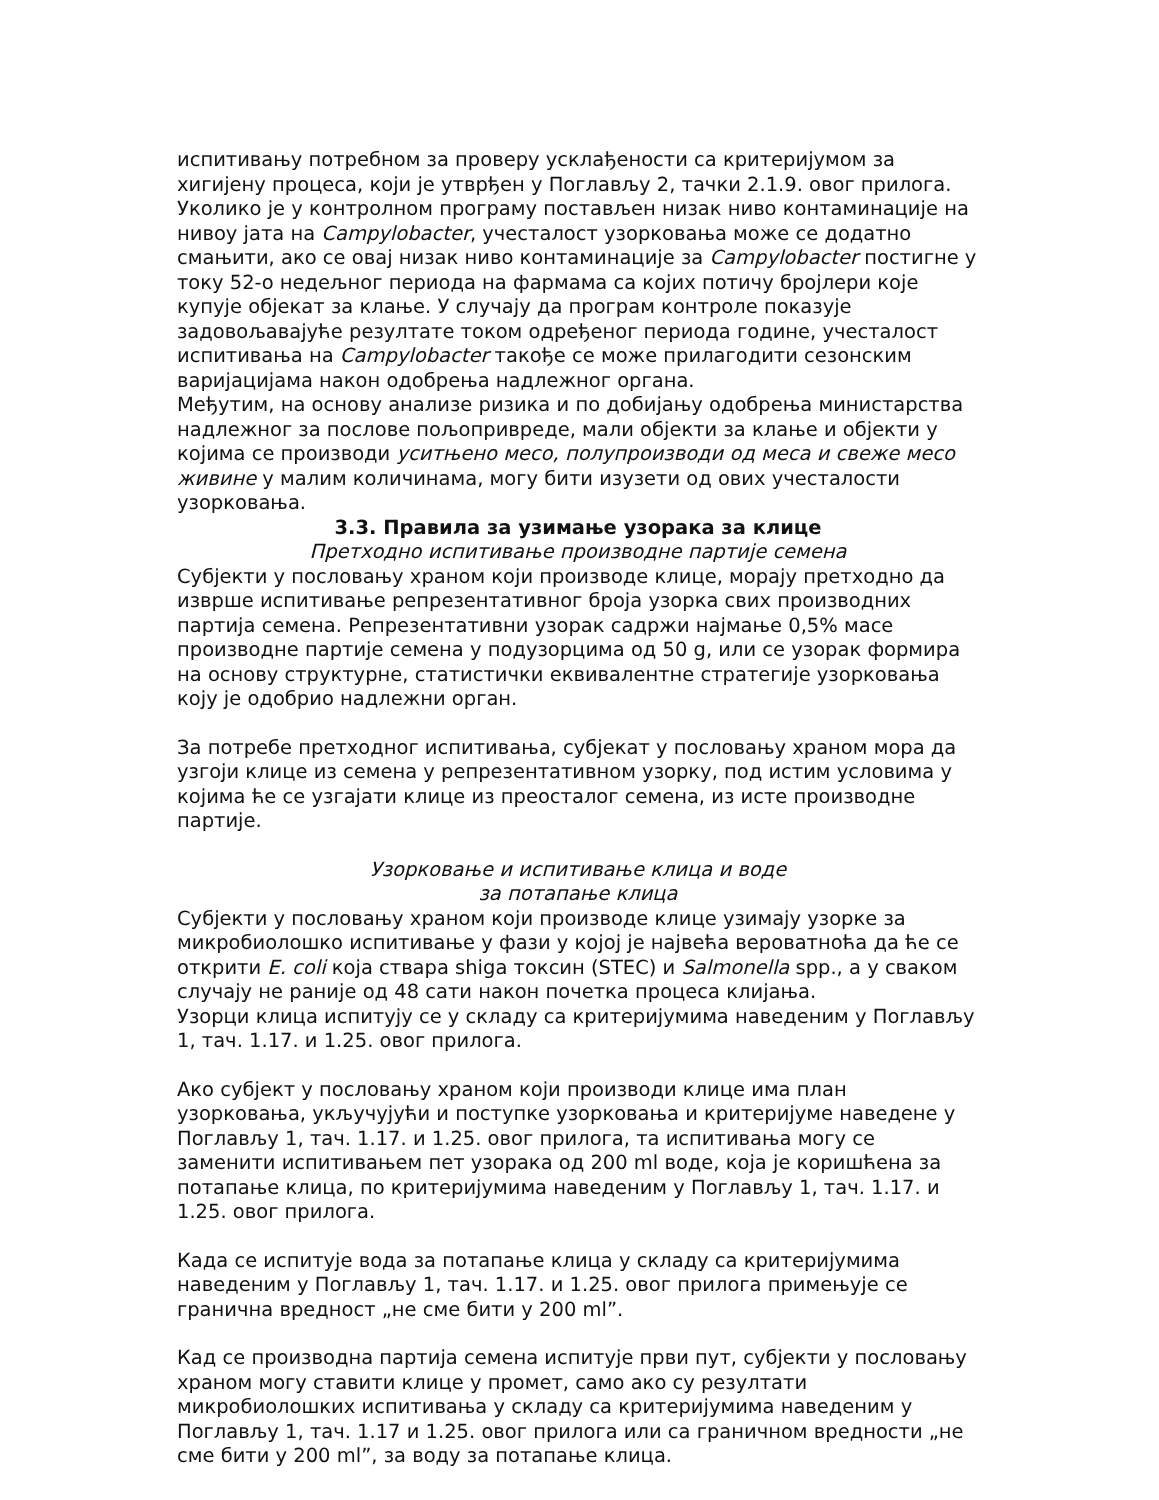испитивању потребном за проверу усклађености са критеријумом за хигијену процеса, који је утврђен у Поглављу 2, тачки 2.1.9. овог прилога. Уколико је у контролном програму постављен низак ниво контаминације на нивоу јата на Campylobacter, учесталост узорковања може се додатно смањити, ако се овај низак ниво контаминације за Campylobacter постигне у току 52-о недељног периода на фармама са којих потичу бројлери које купује објекат за клање. У случају да програм контроле показује задовољавајуће резултате током одређеног периода године, учесталост испитивања на Campylobacter такође се може прилагодити сезонским варијацијама након одобрења надлежног органа.
Међутим, на основу анализе ризика и по добијању одобрења министарства надлежног за послове пољопривреде, мали објекти за клање и објекти у којима се производи уситњено месо, полупроизводи од меса и свеже месо живине у малим количинама, могу бити изузети од ових учесталости узорковања.
3.3. Правила за узимање узорака за клице
Претходно испитивање производне партије семена
Субјекти у пословању храном који производе клице, морају претходно да изврше испитивање репрезентативног броја узорка свих производних партија семена. Репрезентативни узорак садржи најмање 0,5% масе производне партије семена у подузорцима од 50 g, или се узорак формира на основу структурне, статистички еквивалентне стратегије узорковања коју је одобрио надлежни орган.
За потребе претходног испитивања, субјекат у пословању храном мора да узгоји клице из семена у репрезентативном узорку, под истим условима у којима ће се узгајати клице из преосталог семена, из исте производне партије.
Узорковање и испитивање клица и воде
за потапање клица
Субјекти у пословању храном који производе клице узимају узорке за микробиолошко испитивање у фази у којој је највећа вероватноћа да ће се открити E. coli која ствара shiga токсин (STEC) и Salmonella spp., а у сваком случају не раније од 48 сати након почетка процеса клијања.
Узорци клица испитују се у складу са критеријумима наведеним у Поглављу 1, тач. 1.17. и 1.25. овог прилога.
Ако субјект у пословању храном који производи клице има план узорковања, укључујући и поступке узорковања и критеријуме наведене у Поглављу 1, тач. 1.17. и 1.25. овог прилога, та испитивања могу се заменити испитивањем пет узорака од 200 ml воде, која је коришћена за потапање клица, по критеријумима наведеним у Поглављу 1, тач. 1.17. и 1.25. овог прилога.
Када се испитује вода за потапање клица у складу са критеријумима наведеним у Поглављу 1, тач. 1.17. и 1.25. овог прилога примењује се гранична вредност „не сме бити у 200 ml”.
Кад се производна партија семена испитује први пут, субјекти у пословању храном могу ставити клице у промет, само ако су резултати микробиолошких испитивања у складу са критеријумима наведеним у Поглављу 1, тач. 1.17 и 1.25. овог прилога или са граничном вредности „не сме бити у 200 ml”, за воду за потапање клица.